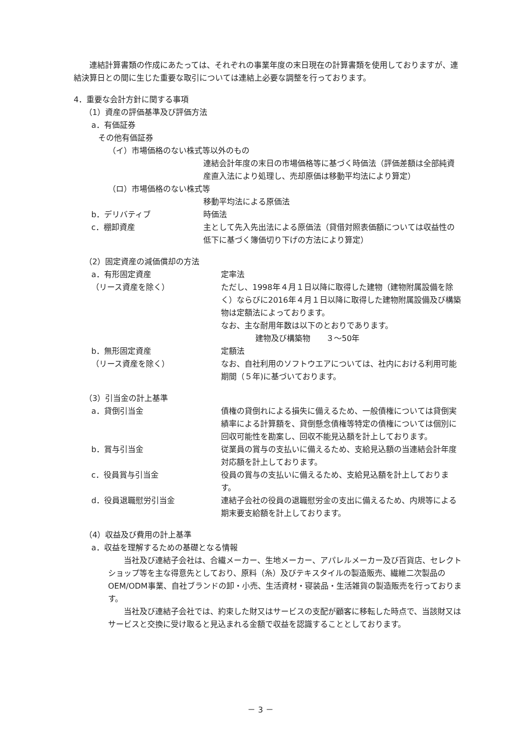連結計算書類の作成にあたっては、それぞれの事業年度の末日現在の計算書類を使用しておりますが、連結決算日との間に生じた重要な取引については連結上必要な調整を行っております。
4．重要な会計方針に関する事項
（1）資産の評価基準及び評価方法
a．有価証券
その他有価証券
（イ）市場価格のない株式等以外のもの
連結会計年度の末日の市場価格等に基づく時価法（評価差額は全部純資産直入法により処理し、売却原価は移動平均法により算定）
（ロ）市場価格のない株式等
移動平均法による原価法
b．デリバティブ 時価法
c．棚卸資産 主として先入先出法による原価法（貸借対照表価額については収益性の低下に基づく簿価切り下げの方法により算定）
（2）固定資産の減価償却の方法
a．有形固定資産
（リース資産を除く） 定率法
ただし、1998年４月１日以降に取得した建物（建物附属設備を除く）ならびに2016年４月１日以降に取得した建物附属設備及び構築物は定額法によっております。
なお、主な耐用年数は以下のとおりであります。
建物及び構築物　　３～50年
b．無形固定資産
（リース資産を除く） 定額法
なお、自社利用のソフトウエアについては、社内における利用可能期間（５年)に基づいております。
（3）引当金の計上基準
a．貸倒引当金 債権の貸倒れによる損失に備えるため、一般債権については貸倒実績率による計算額を、貸倒懸念債権等特定の債権については個別に回収可能性を勘案し、回収不能見込額を計上しております。
b．賞与引当金 従業員の賞与の支払いに備えるため、支給見込額の当連結会計年度対応額を計上しております。
c．役員賞与引当金 役員の賞与の支払いに備えるため、支給見込額を計上しております。
d．役員退職慰労引当金 連結子会社の役員の退職慰労金の支出に備えるため、内規等による期末要支給額を計上しております。
（4）収益及び費用の計上基準
a．収益を理解するための基礎となる情報
当社及び連結子会社は、合繊メーカー、生地メーカー、アパレルメーカー及び百貨店、セレクトショップ等を主な得意先としており、原料（糸）及びテキスタイルの製造販売、繊維二次製品のOEM/ODM事業、自社ブランドの卸・小売、生活資材・寝装品・生活雑貨の製造販売を行っております。
当社及び連結子会社では、約束した財又はサービスの支配が顧客に移転した時点で、当該財又はサービスと交換に受け取ると見込まれる金額で収益を認識することとしております。
－ 3 －